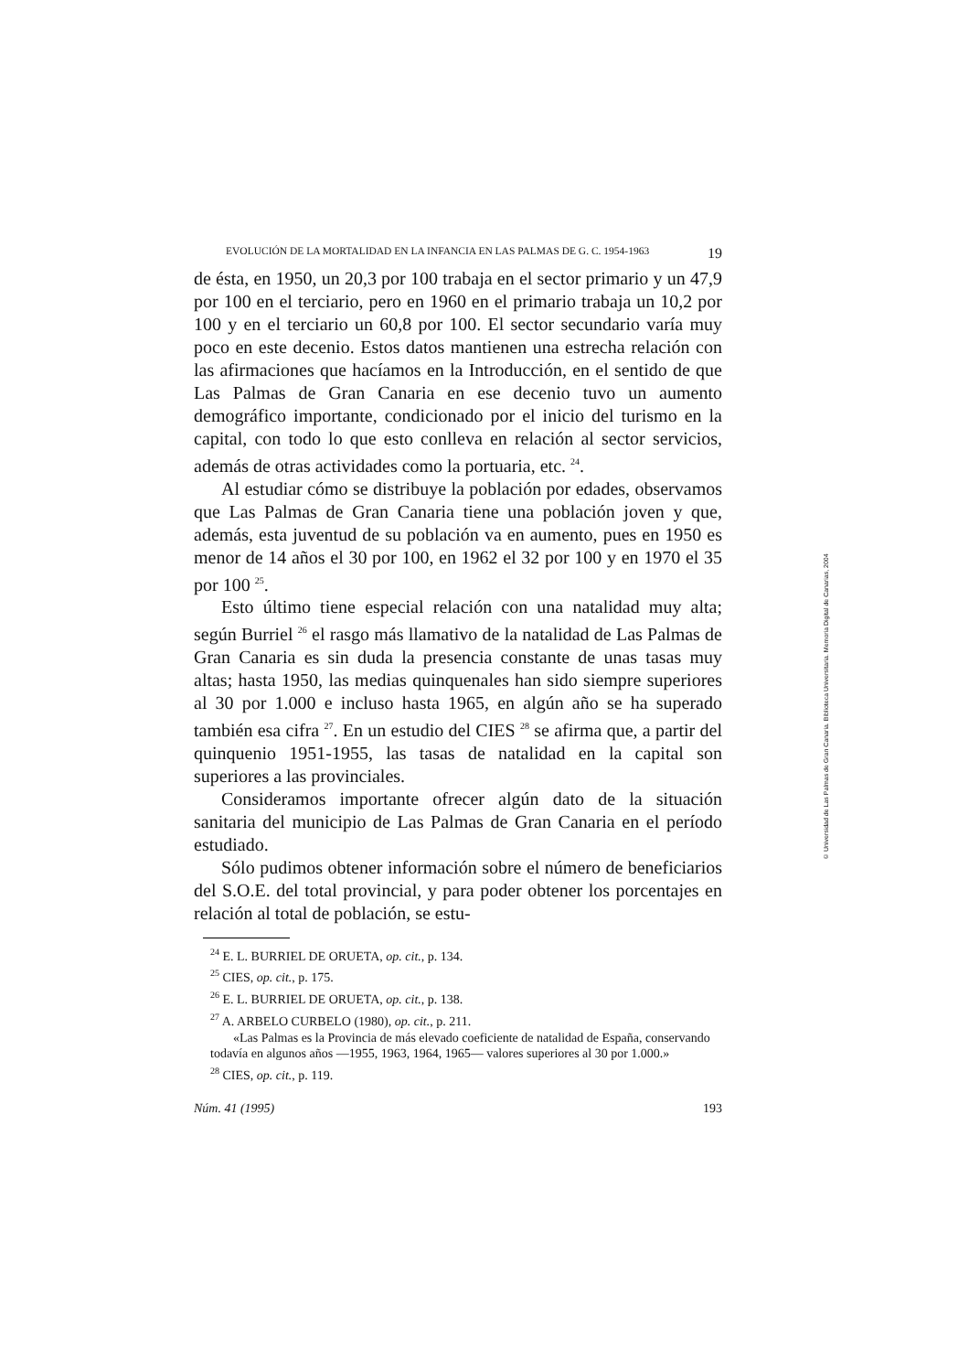EVOLUCIÓN DE LA MORTALIDAD EN LA INFANCIA EN LAS PALMAS DE G. C. 1954-1963 19
de ésta, en 1950, un 20,3 por 100 trabaja en el sector primario y un 47,9 por 100 en el terciario, pero en 1960 en el primario trabaja un 10,2 por 100 y en el terciario un 60,8 por 100. El sector secundario varía muy poco en este decenio. Estos datos mantienen una estrecha relación con las afirmaciones que hacíamos en la Introducción, en el sentido de que Las Palmas de Gran Canaria en ese decenio tuvo un aumento demográfico importante, condicionado por el inicio del turismo en la capital, con todo lo que esto conlleva en relación al sector servicios, además de otras actividades como la portuaria, etc. <sup>24</sup>.
Al estudiar cómo se distribuye la población por edades, observamos que Las Palmas de Gran Canaria tiene una población joven y que, además, esta juventud de su población va en aumento, pues en 1950 es menor de 14 años el 30 por 100, en 1962 el 32 por 100 y en 1970 el 35 por 100 <sup>25</sup>.
Esto último tiene especial relación con una natalidad muy alta; según Burriel <sup>26</sup> el rasgo más llamativo de la natalidad de Las Palmas de Gran Canaria es sin duda la presencia constante de unas tasas muy altas; hasta 1950, las medias quinquenales han sido siempre superiores al 30 por 1.000 e incluso hasta 1965, en algún año se ha superado también esa cifra <sup>27</sup>. En un estudio del CIES <sup>28</sup> se afirma que, a partir del quinquenio 1951-1955, las tasas de natalidad en la capital son superiores a las provinciales.
Consideramos importante ofrecer algún dato de la situación sanitaria del municipio de Las Palmas de Gran Canaria en el período estudiado.
Sólo pudimos obtener información sobre el número de beneficiarios del S.O.E. del total provincial, y para poder obtener los porcentajes en relación al total de población, se estu-
<sup>24</sup> E. L. BURRIEL DE ORUETA, op. cit., p. 134.
<sup>25</sup> CIES, op. cit., p. 175.
<sup>26</sup> E. L. BURRIEL DE ORUETA, op. cit., p. 138.
<sup>27</sup> A. ARBELO CURBELO (1980), op. cit., p. 211.
«Las Palmas es la Provincia de más elevado coeficiente de natalidad de España, conservando todavía en algunos años —1955, 1963, 1964, 1965— valores superiores al 30 por 1.000.»
<sup>28</sup> CIES, op. cit., p. 119.
Núm. 41 (1995) 193
© Universidad de Las Palmas de Gran Canaria. Biblioteca Universitaria. Memoria Digital de Canarias, 2004